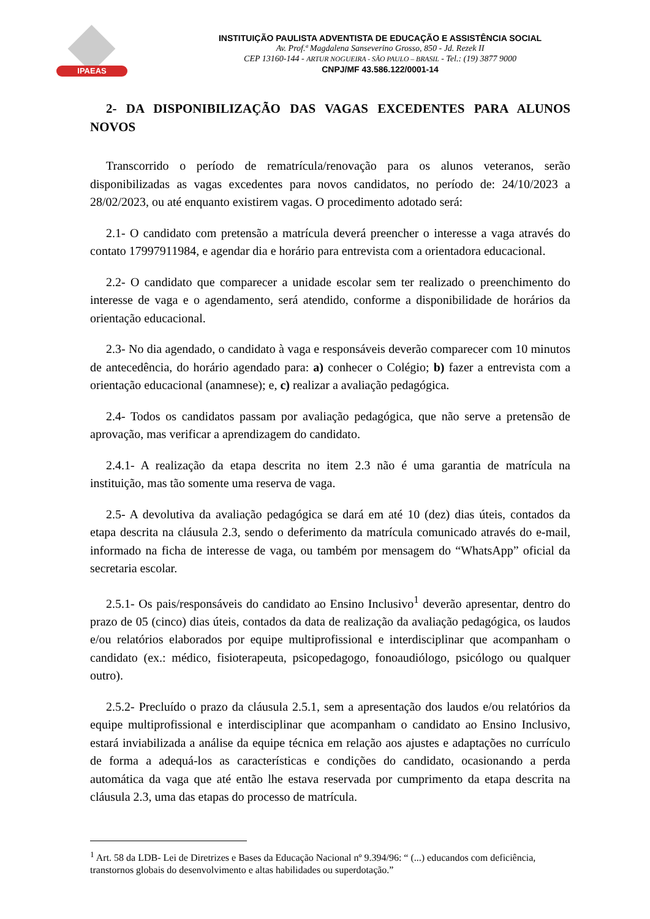IPAEAS
INSTITUIÇÃO PAULISTA ADVENTISTA DE EDUCAÇÃO E ASSISTÊNCIA SOCIAL
Av. Prof.ª Magdalena Sanseverino Grosso, 850 - Jd. Rezek II
CEP 13160-144 - ARTUR NOGUEIRA - SÃO PAULO – BRASIL - Tel.: (19) 3877 9000
CNPJ/MF 43.586.122/0001-14
2- DA DISPONIBILIZAÇÃO DAS VAGAS EXCEDENTES PARA ALUNOS NOVOS
Transcorrido o período de rematrícula/renovação para os alunos veteranos, serão disponibilizadas as vagas excedentes para novos candidatos, no período de: 24/10/2023 a 28/02/2023, ou até enquanto existirem vagas. O procedimento adotado será:
2.1- O candidato com pretensão a matrícula deverá preencher o interesse a vaga através do contato 17997911984, e agendar dia e horário para entrevista com a orientadora educacional.
2.2- O candidato que comparecer a unidade escolar sem ter realizado o preenchimento do interesse de vaga e o agendamento, será atendido, conforme a disponibilidade de horários da orientação educacional.
2.3- No dia agendado, o candidato à vaga e responsáveis deverão comparecer com 10 minutos de antecedência, do horário agendado para: a) conhecer o Colégio; b) fazer a entrevista com a orientação educacional (anamnese); e, c) realizar a avaliação pedagógica.
2.4- Todos os candidatos passam por avaliação pedagógica, que não serve a pretensão de aprovação, mas verificar a aprendizagem do candidato.
2.4.1- A realização da etapa descrita no item 2.3 não é uma garantia de matrícula na instituição, mas tão somente uma reserva de vaga.
2.5- A devolutiva da avaliação pedagógica se dará em até 10 (dez) dias úteis, contados da etapa descrita na cláusula 2.3, sendo o deferimento da matrícula comunicado através do e-mail, informado na ficha de interesse de vaga, ou também por mensagem do “WhatsApp” oficial da secretaria escolar.
2.5.1- Os pais/responsáveis do candidato ao Ensino Inclusivo<sup>1</sup> deverão apresentar, dentro do prazo de 05 (cinco) dias úteis, contados da data de realização da avaliação pedagógica, os laudos e/ou relatórios elaborados por equipe multiprofissional e interdisciplinar que acompanham o candidato (ex.: médico, fisioterapeuta, psicopedagogo, fonoaudiólogo, psicólogo ou qualquer outro).
2.5.2- Precluído o prazo da cláusula 2.5.1, sem a apresentação dos laudos e/ou relatórios da equipe multiprofissional e interdisciplinar que acompanham o candidato ao Ensino Inclusivo, estará inviabilizada a análise da equipe técnica em relação aos ajustes e adaptações no currículo de forma a adequá-los as características e condições do candidato, ocasionando a perda automática da vaga que até então lhe estava reservada por cumprimento da etapa descrita na cláusula 2.3, uma das etapas do processo de matrícula.
<sup>1</sup> Art. 58 da LDB- Lei de Diretrizes e Bases da Educação Nacional nº 9.394/96: “ (...) educandos com deficiência, transtornos globais do desenvolvimento e altas habilidades ou superdotação.”